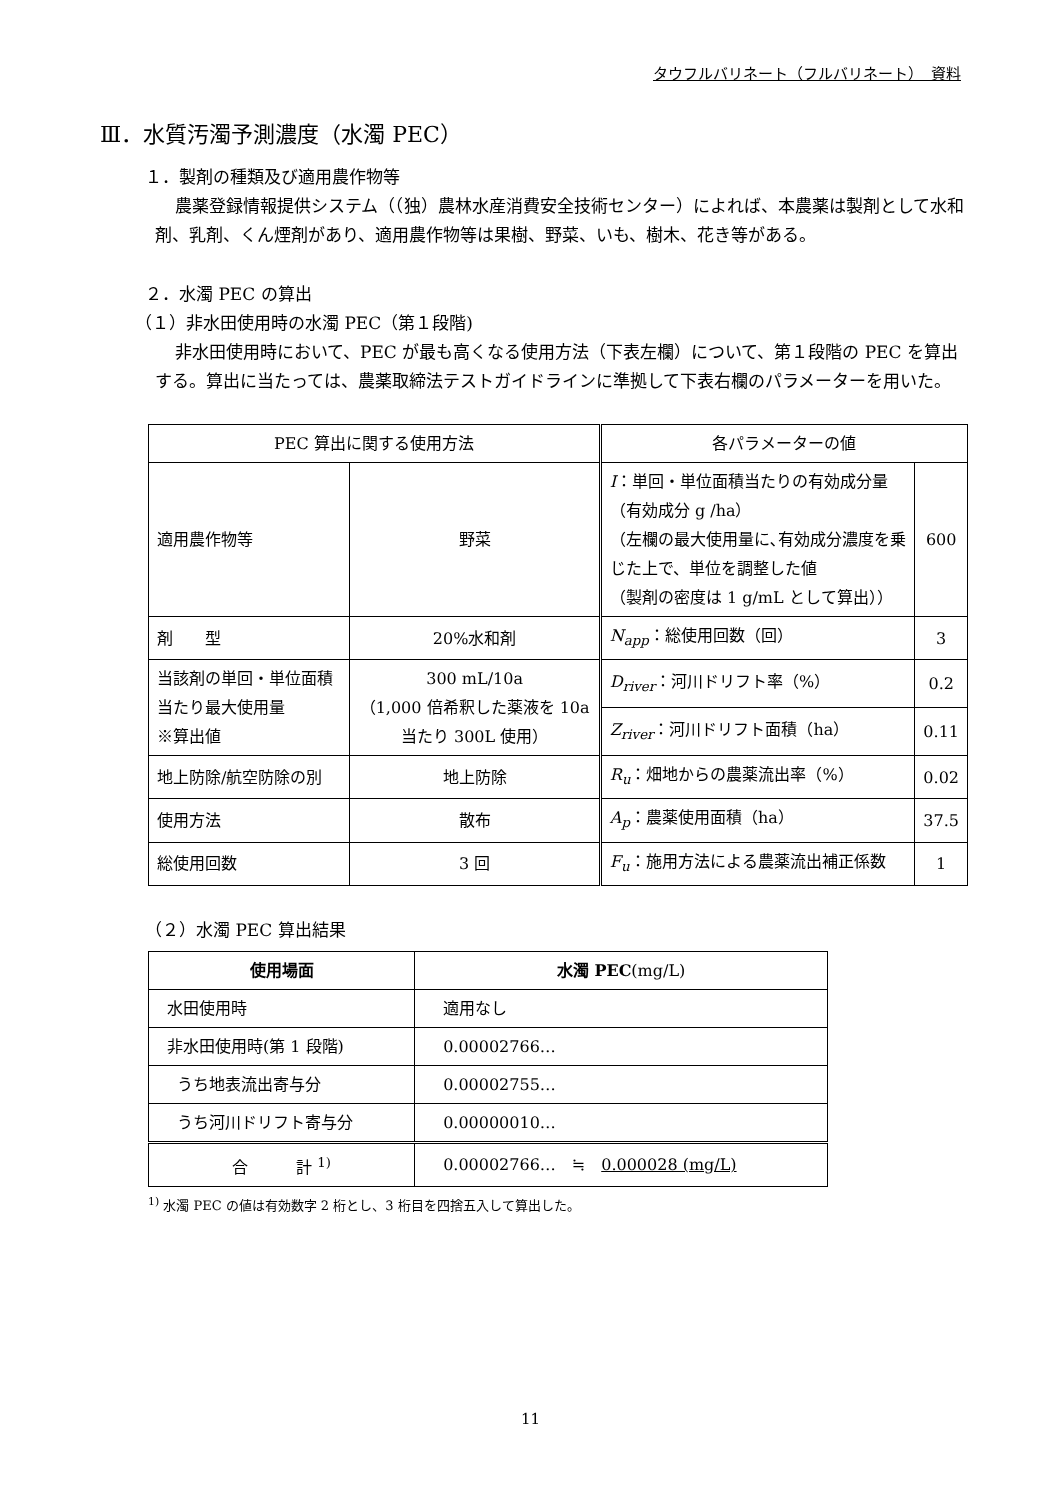タウフルバリネート（フルバリネート）　資料
Ⅲ．水質汚濁予測濃度（水濁 PEC）
１．製剤の種類及び適用農作物等
農薬登録情報提供システム（（独）農林水産消費安全技術センター）によれば、本農薬は製剤として水和剤、乳剤、くん煙剤があり、適用農作物等は果樹、野菜、いも、樹木、花き等がある。
２．水濁 PEC の算出
（１）非水田使用時の水濁 PEC（第１段階)
非水田使用時において、PEC が最も高くなる使用方法（下表左欄）について、第１段階の PEC を算出する。算出に当たっては、農薬取締法テストガイドラインに準拠して下表右欄のパラメーターを用いた。
| PEC 算出に関する使用方法 | | 各パラメーターの値 | |
| --- | --- | --- | --- |
| 適用農作物等 | 野菜 | I ：単回・単位面積当たりの有効成分量 （有効成分 g /ha） （左欄の最大使用量に､有効成分濃度を乗じた上で、単位を調整した値 （製剤の密度は 1 g/mL として算出）） | 600 |
| 剤 型 | 20%水和剤 | N<sub>app</sub> ：総使用回数（回） | 3 |
| 当該剤の単回・単位面積当たり最大使用量 ※算出値 | 300 mL/10a （1,000 倍希釈した薬液を 10a 当たり 300L 使用） | D<sub>river</sub> ：河川ドリフト率（%） | 0.2 |
| | | Z<sub>river</sub> ：河川ドリフト面積（ha） | 0.11 |
| 地上防除/航空防除の別 | 地上防除 | R<sub>u</sub> ：畑地からの農薬流出率（%） | 0.02 |
| 使用方法 | 散布 | A<sub>p</sub> ：農薬使用面積（ha） | 37.5 |
| 総使用回数 | 3 回 | F<sub>u</sub> ：施用方法による農薬流出補正係数 | 1 |
（２）水濁 PEC 算出結果
| 使用場面 | 水濁 PEC (mg/L) |
| --- | --- |
| 水田使用時 | 適用なし |
| 非水田使用時(第 1 段階) | 0.00002766… |
| うち地表流出寄与分 | 0.00002755… |
| うち河川ドリフト寄与分 | 0.00000010… |
| 合 計 <sup>1)</sup> | 0.00002766… ≒ 0.000028 (mg/L) |
<sup>1)</sup> 水濁 PEC の値は有効数字 2 桁とし、3 桁目を四捨五入して算出した。
11